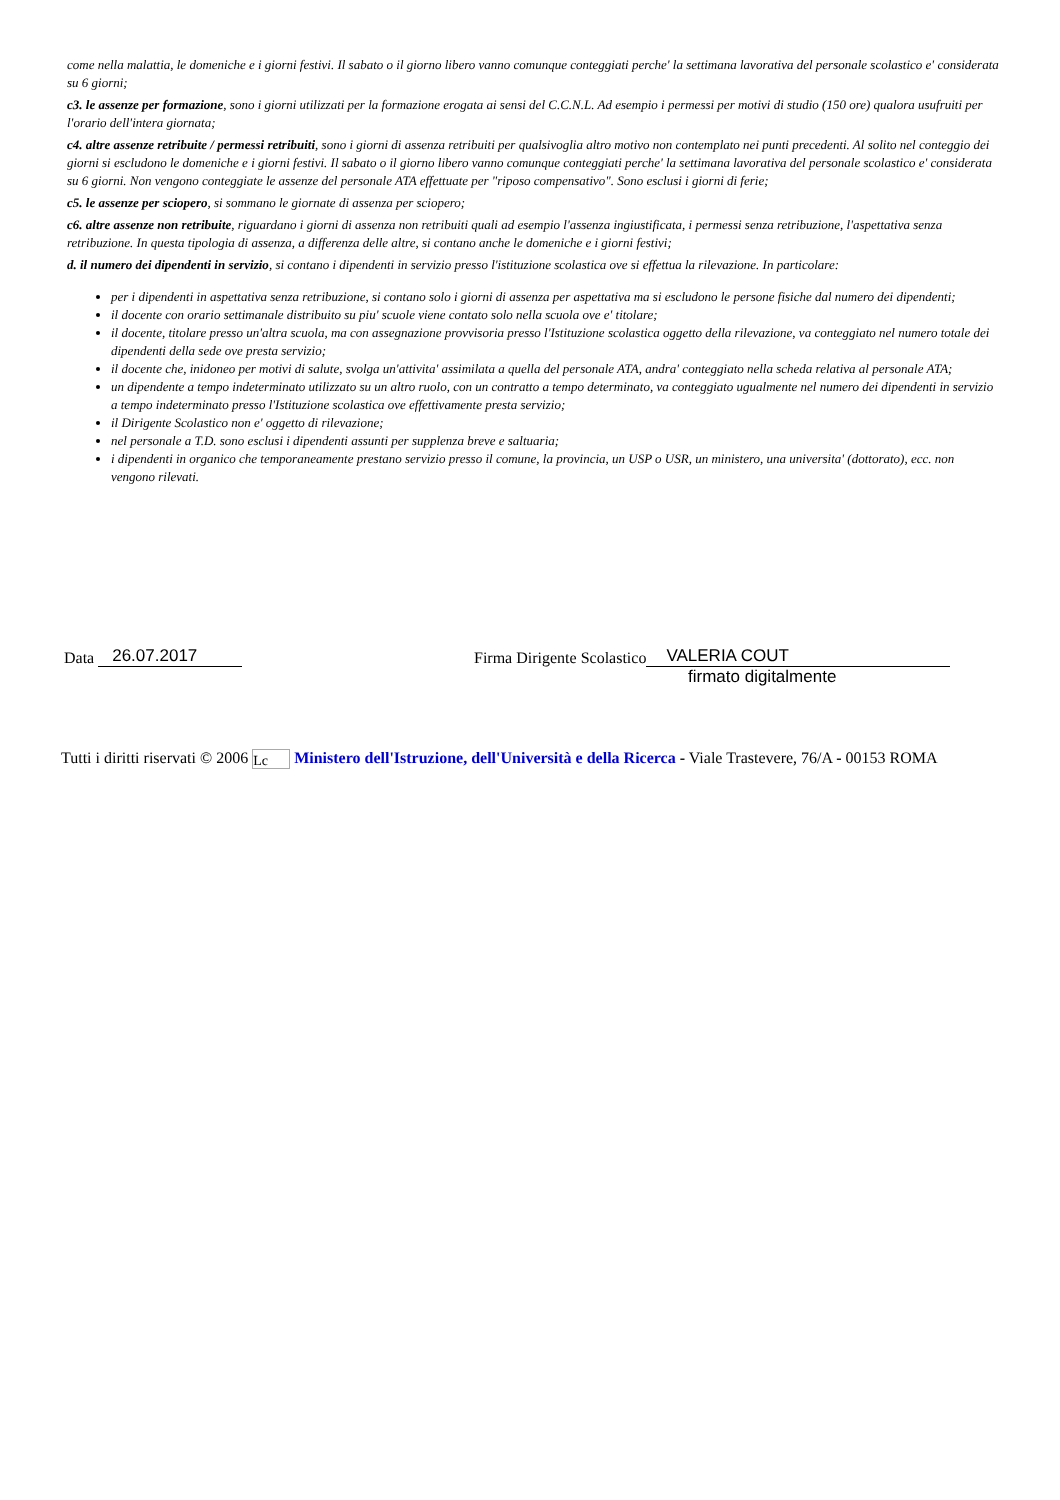come nella malattia, le domeniche e i giorni festivi. Il sabato o il giorno libero vanno comunque conteggiati perche' la settimana lavorativa del personale scolastico e' considerata su 6 giorni;
c3. le assenze per formazione, sono i giorni utilizzati per la formazione erogata ai sensi del C.C.N.L. Ad esempio i permessi per motivi di studio (150 ore) qualora usufruiti per l'orario dell'intera giornata;
c4. altre assenze retribuite / permessi retribuiti, sono i giorni di assenza retribuiti per qualsivoglia altro motivo non contemplato nei punti precedenti. Al solito nel conteggio dei giorni si escludono le domeniche e i giorni festivi. Il sabato o il giorno libero vanno comunque conteggiati perche' la settimana lavorativa del personale scolastico e' considerata su 6 giorni. Non vengono conteggiate le assenze del personale ATA effettuate per "riposo compensativo". Sono esclusi i giorni di ferie;
c5. le assenze per sciopero, si sommano le giornate di assenza per sciopero;
c6. altre assenze non retribuite, riguardano i giorni di assenza non retribuiti quali ad esempio l'assenza ingiustificata, i permessi senza retribuzione, l'aspettativa senza retribuzione. In questa tipologia di assenza, a differenza delle altre, si contano anche le domeniche e i giorni festivi;
d. il numero dei dipendenti in servizio, si contano i dipendenti in servizio presso l'istituzione scolastica ove si effettua la rilevazione. In particolare:
per i dipendenti in aspettativa senza retribuzione, si contano solo i giorni di assenza per aspettativa ma si escludono le persone fisiche dal numero dei dipendenti;
il docente con orario settimanale distribuito su piu' scuole viene contato solo nella scuola ove e' titolare;
il docente, titolare presso un'altra scuola, ma con assegnazione provvisoria presso l'Istituzione scolastica oggetto della rilevazione, va conteggiato nel numero totale dei dipendenti della sede ove presta servizio;
il docente che, inidoneo per motivi di salute, svolga un'attivita' assimilata a quella del personale ATA, andra' conteggiato nella scheda relativa al personale ATA;
un dipendente a tempo indeterminato utilizzato su un altro ruolo, con un contratto a tempo determinato, va conteggiato ugualmente nel numero dei dipendenti in servizio a tempo indeterminato presso l'Istituzione scolastica ove effettivamente presta servizio;
il Dirigente Scolastico non e' oggetto di rilevazione;
nel personale a T.D. sono esclusi i dipendenti assunti per supplenza breve e saltuaria;
i dipendenti in organico che temporaneamente prestano servizio presso il comune, la provincia, un USP o USR, un ministero, una universita' (dottorato), ecc. non vengono rilevati.
Data 26.07.2017 Firma Dirigente Scolastico VALERIA COUT
firmato digitalmente
Tutti i diritti riservati © 2006 Lc Ministero dell'Istruzione, dell'Università e della Ricerca - Viale Trastevere, 76/A - 00153 ROMA